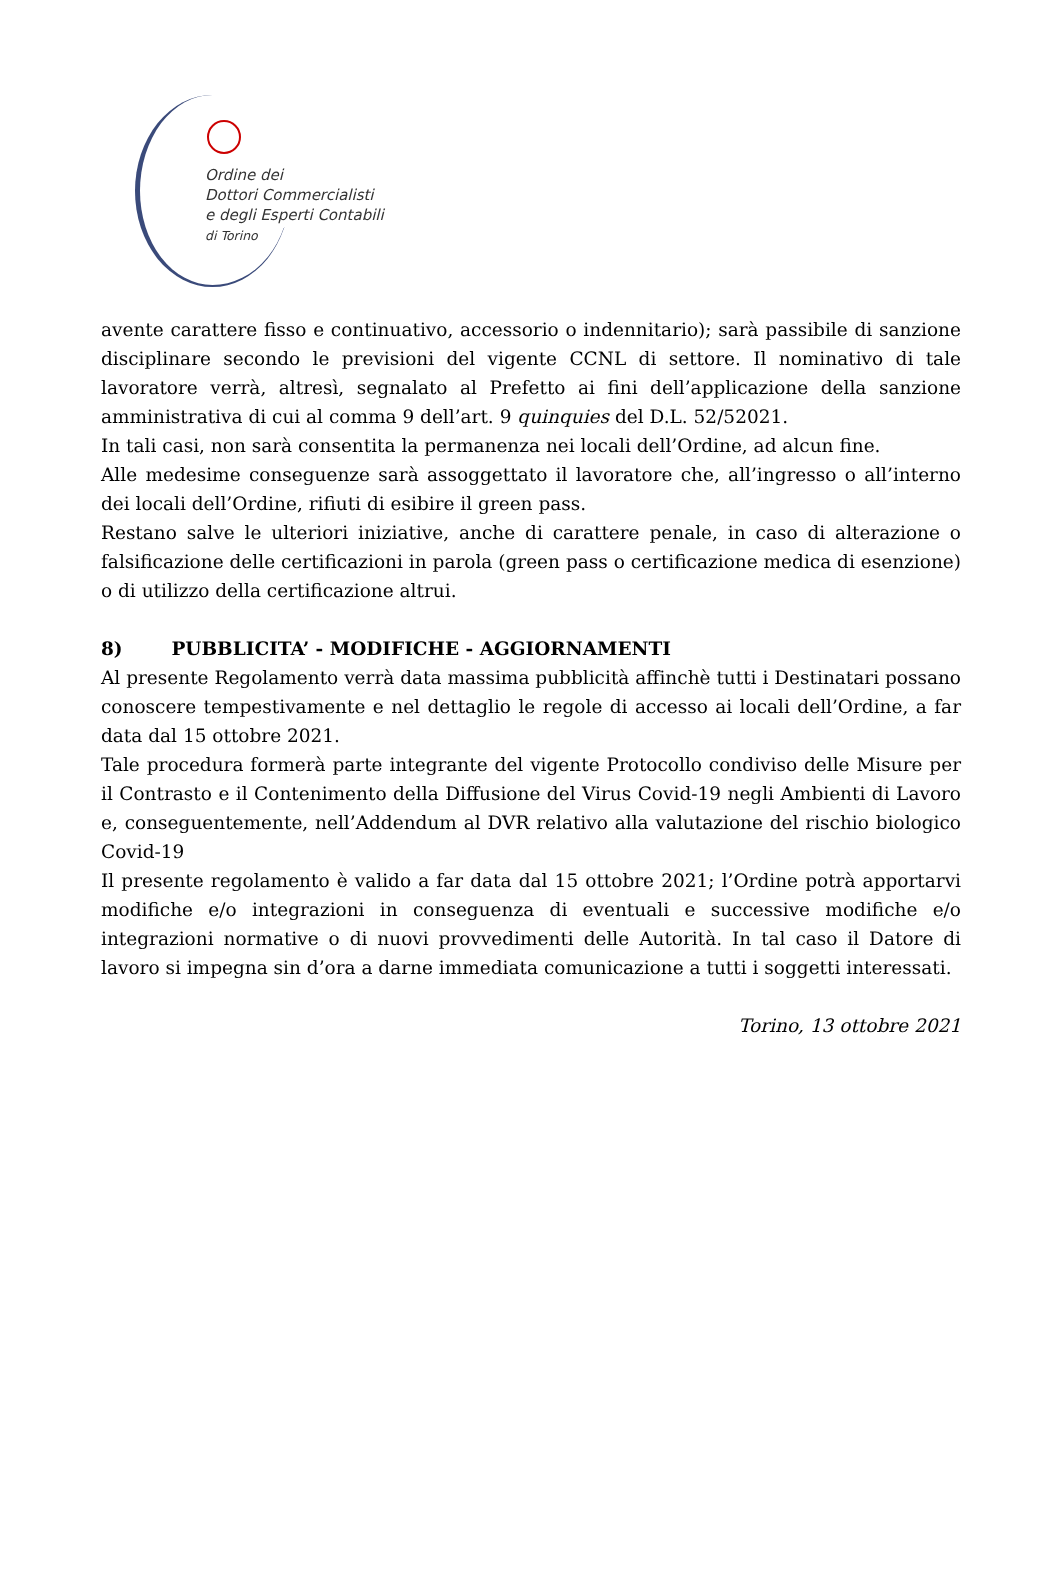Ordine dei
Dottori Commercialisti
e degli Esperti Contabili
di Torino
avente carattere fisso e continuativo, accessorio o indennitario); sarà passibile di sanzione disciplinare secondo le previsioni del vigente CCNL di settore. Il nominativo di tale lavoratore verrà, altresì, segnalato al Prefetto ai fini dell’applicazione della sanzione amministrativa di cui al comma 9 dell’art. 9 quinquies del D.L. 52/52021.
In tali casi, non sarà consentita la permanenza nei locali dell’Ordine, ad alcun fine.
Alle medesime conseguenze sarà assoggettato il lavoratore che, all’ingresso o all’interno dei locali dell’Ordine, rifiuti di esibire il green pass.
Restano salve le ulteriori iniziative, anche di carattere penale, in caso di alterazione o falsificazione delle certificazioni in parola (green pass o certificazione medica di esenzione) o di utilizzo della certificazione altrui.
8) PUBBLICITA’ - MODIFICHE - AGGIORNAMENTI
Al presente Regolamento verrà data massima pubblicità affinchè tutti i Destinatari possano conoscere tempestivamente e nel dettaglio le regole di accesso ai locali dell’Ordine, a far data dal 15 ottobre 2021.
Tale procedura formerà parte integrante del vigente Protocollo condiviso delle Misure per il Contrasto e il Contenimento della Diffusione del Virus Covid-19 negli Ambienti di Lavoro e, conseguentemente, nell’Addendum al DVR relativo alla valutazione del rischio biologico Covid-19
Il presente regolamento è valido a far data dal 15 ottobre 2021; l’Ordine potrà apportarvi modifiche e/o integrazioni in conseguenza di eventuali e successive modifiche e/o integrazioni normative o di nuovi provvedimenti delle Autorità. In tal caso il Datore di lavoro si impegna sin d’ora a darne immediata comunicazione a tutti i soggetti interessati.
Torino, 13 ottobre 2021